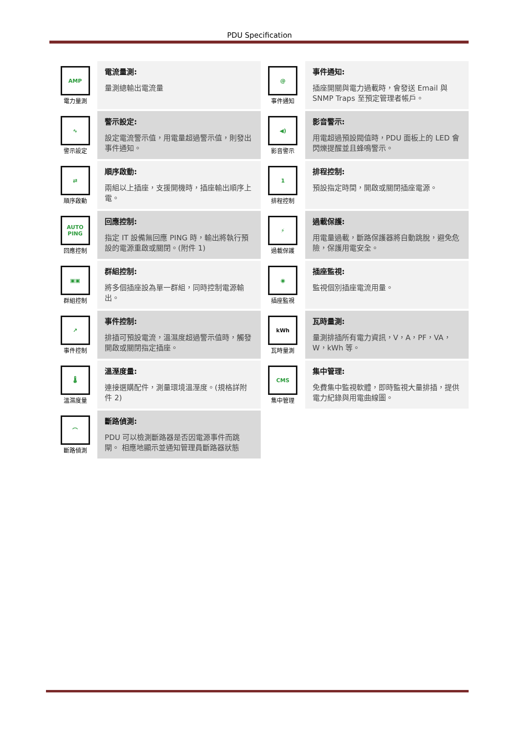PDU Specification
| AMP 電力量測 | 電流量測: 量測總輸出電流量 | @ 事件通知 | 事件通知: 插座開關與電力過載時，會發送 Email 與 SNMP Traps 至預定管理者帳戶。 |
| ∿ 警示設定 | 警示設定: 設定電流警示值，用電量超過警示值，則發出事件通知。 | ◀) 影音警示 | 影音警示: 用電超過預設閥值時，PDU 面板上的 LED 會閃爍提醒並且蜂鳴警示。 |
| ⇄ 順序啟動 | 順序啟動: 兩組以上插座，支援開機時，插座輸出順序上電。 | 1 排程控制 | 排程控制: 預設指定時間，開啟或關閉插座電源。 |
| AUTO PING 回應控制 | 回應控制: 指定 IT 設備無回應 PING 時，輸出將執行預設的電源重啟或關閉。(附件 1) | ⚡ 過載保護 | 過載保護: 用電量過載，斷路保護器將自動跳脫，避免危險，保護用電安全。 |
| ▣▣ 群組控制 | 群組控制: 將多個插座設為單一群組，同時控制電源輸出。 | ◉ 插座監視 | 插座監視: 監視個別插座電流用量。 |
| ↗ 事件控制 | 事件控制: 排插可預設電流，溫濕度超過警示值時，觸發開啟或關閉指定插座。 | kWh 瓦時量測 | 瓦時量測: 量測排插所有電力資訊，V，A，PF，VA，W，kWh 等。 |
| 🌡 溫濕度量 | 溫溼度量: 連接選購配件，測量環境溫溼度。(規格詳附件 2) | CMS 集中管理 | 集中管理: 免費集中監視軟體，即時監視大量排插，提供電力紀錄與用電曲線圖。 |
| ⌒ 斷路偵測 | 斷路偵測: PDU 可以檢測斷路器是否因電源事件而跳閘。 相應地顯示並通知管理員斷路器狀態 | | |